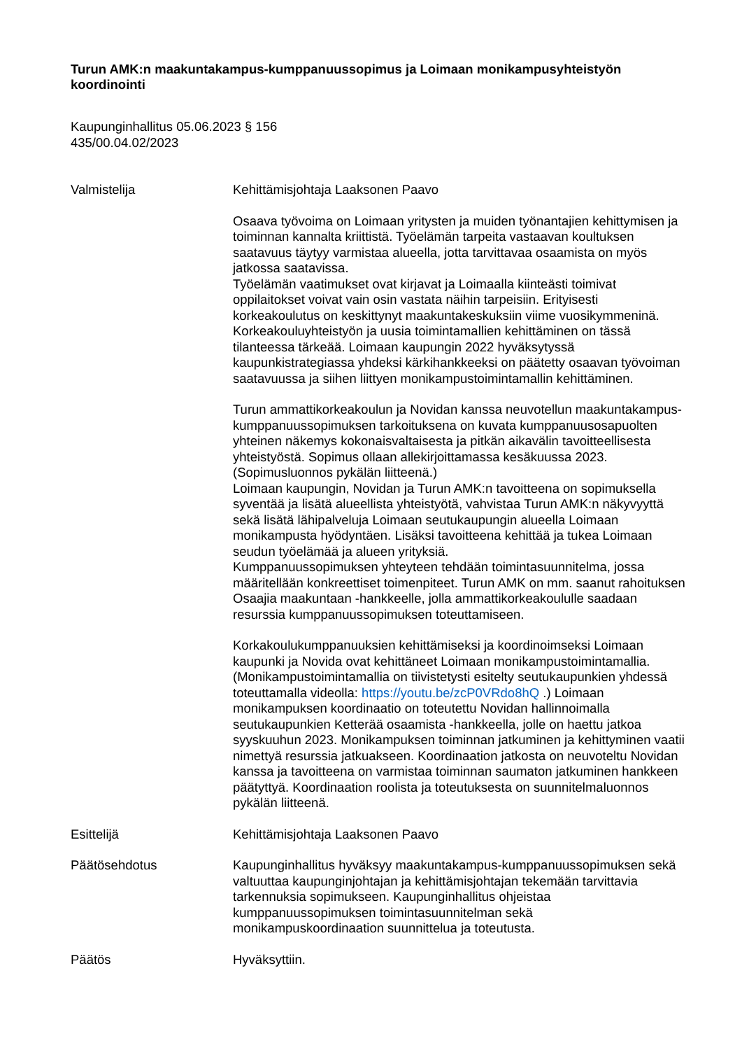Turun AMK:n maakuntakampus-kumppanuussopimus ja Loimaan monikampusyhteistyön koordinointi
Kaupunginhallitus 05.06.2023 § 156
435/00.04.02/2023
Valmistelija Kehittämisjohtaja Laaksonen Paavo
Osaava työvoima on Loimaan yritysten ja muiden työnantajien kehittymisen ja toiminnan kannalta kriittistä. Työelämän tarpeita vastaavan koultuksen saatavuus täytyy varmistaa alueella, jotta tarvittavaa osaamista on myös jatkossa saatavissa.
Työelämän vaatimukset ovat kirjavat ja Loimaalla kiinteästi toimivat oppilaitokset voivat vain osin vastata näihin tarpeisiin. Erityisesti korkeakoulutus on keskittynyt maakuntakeskuksiin viime vuosikymmeninä. Korkeakouluyhteistyön ja uusia toimintamallien kehittäminen on tässä tilanteessa tärkeää. Loimaan kaupungin 2022 hyväksytyssä kaupunkistrategiassa yhdeksi kärkihankkeeksi on päätetty osaavan työvoiman saatavuussa ja siihen liittyen monikampustoimintamallin kehittäminen.
Turun ammattikorkeakoulun ja Novidan kanssa neuvotellun maakuntakampus-kumppanuussopimuksen tarkoituksena on kuvata kumppanuusosapuolten yhteinen näkemys kokonaisvaltaisesta ja pitkän aikavälin tavoitteellisesta yhteistyöstä. Sopimus ollaan allekirjoittamassa kesäkuussa 2023. (Sopimusluonnos pykälän liitteenä.)
Loimaan kaupungin, Novidan ja Turun AMK:n tavoitteena on sopimuksella syventää ja lisätä alueellista yhteistyötä, vahvistaa Turun AMK:n näkyvyyttä sekä lisätä lähipalveluja Loimaan seutukaupungin alueella Loimaan monikampusta hyödyntäen. Lisäksi tavoitteena kehittää ja tukea Loimaan seudun työelämää ja alueen yrityksiä.
Kumppanuussopimuksen yhteyteen tehdään toimintasuunnitelma, jossa määritellään konkreettiset toimenpiteet. Turun AMK on mm. saanut rahoituksen Osaajia maakuntaan -hankkeelle, jolla ammattikorkeakoululle saadaan resurssia kumppanuussopimuksen toteuttamiseen.
Korkakoulukumppanuuksien kehittämiseksi ja koordinoimseksi Loimaan kaupunki ja Novida ovat kehittäneet Loimaan monikampustoimintamallia. (Monikampustoimintamallia on tiivistetysti esitelty seutukaupunkien yhdessä toteuttamalla videolla: https://youtu.be/zcP0VRdo8hQ .) Loimaan monikampuksen koordinaatio on toteutettu Novidan hallinnoimalla seutukaupunkien Ketterää osaamista -hankkeella, jolle on haettu jatkoa syyskuuhun 2023. Monikampuksen toiminnan jatkuminen ja kehittyminen vaatii nimettyä resurssia jatkuakseen. Koordinaation jatkosta on neuvoteltu Novidan kanssa ja tavoitteena on varmistaa toiminnan saumaton jatkuminen hankkeen päätyttyä. Koordinaation roolista ja toteutuksesta on suunnitelmaluonnos pykälän liitteenä.
Esittelijä Kehittämisjohtaja Laaksonen Paavo
Päätösehdotus Kaupunginhallitus hyväksyy maakuntakampus-kumppanuussopimuksen sekä valtuuttaa kaupunginjohtajan ja kehittämisjohtajan tekemään tarvittavia tarkennuksia sopimukseen. Kaupunginhallitus ohjeistaa kumppanuussopimuksen toimintasuunnitelman sekä monikampuskoordinaation suunnittelua ja toteutusta.
Päätös Hyväksyttiin.